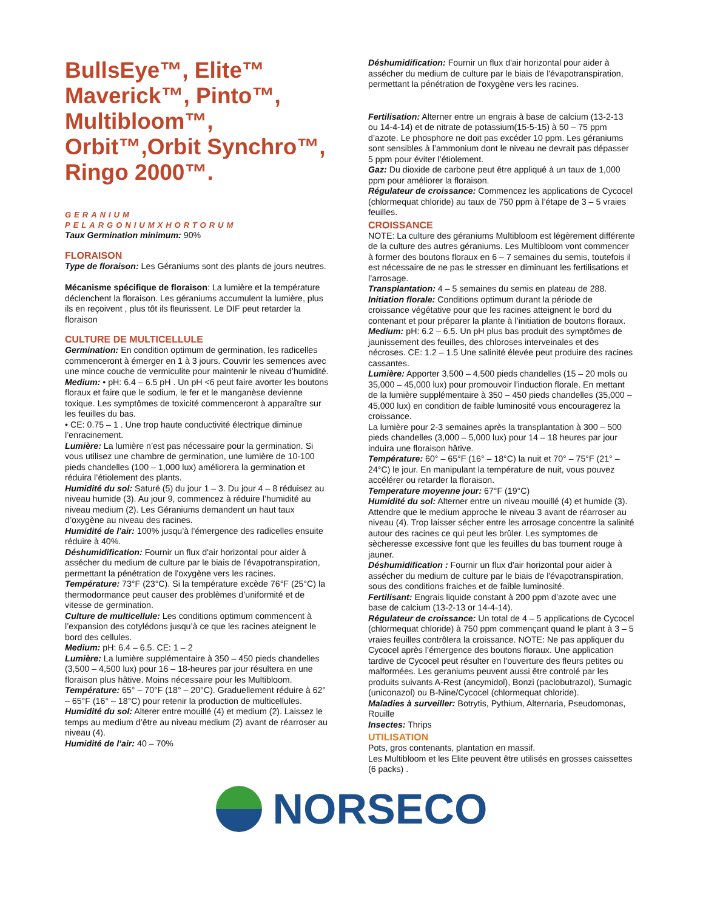BullsEye™, Elite™ Maverick™, Pinto™, Multibloom™, Orbit™,Orbit Synchro™, Ringo 2000™.
GERANIUM
PELARGONIUMXHORTORUM
Taux Germination minimum: 90%
FLORAISON
Type de floraison: Les Géraniums sont des plants de jours neutres.
Mécanisme spécifique de floraison: La lumière et la température déclenchent la floraison. Les géraniums accumulent la lumière, plus ils en reçoivent , plus tôt ils fleurissent. Le DIF peut retarder la floraison
CULTURE DE MULTICELLULE
Germination: En condition optimum de germination, les radicelles commenceront à émerger en 1 à 3 jours. Couvrir les semences avec une mince couche de vermiculite pour maintenir le niveau d’humidité.
Medium: • pH: 6.4 – 6.5 pH . Un pH <6 peut faire avorter les boutons floraux et faire que le sodium, le fer et le manganèse devienne toxique. Les symptômes de toxicité commenceront à apparaître sur les feuilles du bas.
• CE: 0.75 – 1 . Une trop haute conductivité électrique diminue l’enracinement.
Lumière: La lumière n’est pas nécessaire pour la germination. Si vous utilisez une chambre de germination, une lumière de 10-100 pieds chandelles (100 – 1,000 lux) améliorera la germination et réduira l’étiolement des plants.
Humidité du sol: Saturé (5) du jour 1 – 3. Du jour 4 – 8 réduisez au niveau humide (3). Au jour 9, commencez à réduire l’humidité au niveau medium (2). Les Géraniums demandent un haut taux d’oxygène au niveau des racines.
Humidité de l’air: 100% jusqu’à l’émergence des radicelles ensuite réduire à 40%.
Déshumidification: Fournir un flux d'air horizontal pour aider à assécher du medium de culture par le biais de l'évapotranspiration, permettant la pénétration de l'oxygène vers les racines.
Température: 73°F (23°C). Si la température excède 76°F (25°C) la thermodormance peut causer des problèmes d’uniformité et de vitesse de germination.
Culture de multicellule: Les conditions optimum commencent à l’expansion des cotylédons jusqu’à ce que les racines ateignent le bord des cellules.
Medium: pH: 6.4 – 6.5. CE: 1 – 2
Lumière: La lumière supplémentaire à 350 – 450 pieds chandelles (3,500 – 4,500 lux) pour 16 – 18-heures par jour résultera en une floraison plus hâtive. Moins nécessaire pour les Multibloom.
Température: 65° – 70°F (18° – 20°C). Graduellement réduire à 62° – 65°F (16° – 18°C) pour retenir la production de multicellules.
Humidité du sol: Alterer entre mouillé (4) et medium (2). Laissez le temps au medium d’être au niveau medium (2) avant de réarroser au niveau (4).
Humidité de l’air: 40 – 70%
Déshumidification: Fournir un flux d'air horizontal pour aider à assécher du medium de culture par le biais de l'évapotranspiration, permettant la pénétration de l'oxygène vers les racines.
Fertilisation: Alterner entre un engrais à base de calcium (13-2-13 ou 14-4-14) et de nitrate de potassium(15-5-15) à 50 – 75 ppm d’azote. Le phosphore ne doit pas excéder 10 ppm. Les géraniums sont sensibles à l’ammonium dont le niveau ne devrait pas dépasser 5 ppm pour éviter l’étiolement.
Gaz: Du dioxide de carbone peut être appliqué à un taux de 1,000 ppm pour améliorer la floraison.
Régulateur de croissance: Commencez les applications de Cycocel (chlormequat chloride) au taux de 750 ppm à l’étape de 3 – 5 vraies feuilles.
CROISSANCE
NOTE: La culture des géraniums Multibloom est légèrement différente de la culture des autres géraniums. Les Multibloom vont commencer à former des boutons floraux en 6 – 7 semaines du semis, toutefois il est nécessaire de ne pas le stresser en diminuant les fertilisations et l’arrosage.
Transplantation: 4 – 5 semaines du semis en plateau de 288.
Initiation florale: Conditions optimum durant la période de croissance végétative pour que les racines atteignent le bord du contenant et pour préparer la plante à l’initiation de boutons floraux.
Medium: pH: 6.2 – 6.5. Un pH plus bas produit des symptômes de jaunissement des feuilles, des chloroses interveinales et des nécroses. CE: 1.2 – 1.5 Une salinité élevée peut produire des racines cassantes.
Lumière: Apporter 3,500 – 4,500 pieds chandelles (15 – 20 mols ou 35,000 – 45,000 lux) pour promouvoir l’induction florale. En mettant de la lumière supplémentaire à 350 – 450 pieds chandelles (35,000 – 45,000 lux) en condition de faible luminosité vous encouragerez la croissance.
La lumière pour 2-3 semaines après la transplantation à 300 – 500 pieds chandelles (3,000 – 5,000 lux) pour 14 – 18 heures par jour induira une floraison hâtive.
Température: 60° – 65°F (16° – 18°C) la nuit et 70° – 75°F (21° – 24°C) le jour. En manipulant la température de nuit, vous pouvez accélérer ou retarder la floraison.
Temperature moyenne jour: 67°F (19°C)
Humidité du sol: Alterner entre un niveau mouillé (4) et humide (3). Attendre que le medium approche le niveau 3 avant de réarroser au niveau (4). Trop laisser sécher entre les arrosage concentre la salinité autour des racines ce qui peut les brûler. Les symptomes de sècheresse excessive font que les feuilles du bas tournent rouge à jauner.
Déshumidification : Fournir un flux d'air horizontal pour aider à assécher du medium de culture par le biais de l'évapotranspiration, sous des conditions fraiches et de faible luminosité.
Fertilisant: Engrais liquide constant à 200 ppm d’azote avec une base de calcium (13-2-13 or 14-4-14).
Régulateur de croissance: Un total de 4 – 5 applications de Cycocel (chlormequat chloride) à 750 ppm commençant quand le plant à 3 – 5 vraies feuilles contrôlera la croissance. NOTE: Ne pas appliquer du Cycocel après l’émergence des boutons floraux. Une application tardive de Cycocel peut résulter en l’ouverture des fleurs petites ou malformées. Les geraniums peuvent aussi être controlé par les produits suivants A-Rest (ancymidol), Bonzi (paclobutrazol), Sumagic (uniconazol) ou B-Nine/Cycocel (chlormequat chloride).
Maladies à surveiller: Botrytis, Pythium, Alternaria, Pseudomonas, Rouille
Insectes: Thrips
UTILISATION
Pots, gros contenants, plantation en massif.
Les Multibloom et les Elite peuvent être utilisés en grosses caissettes (6 packs) .
NORSECO